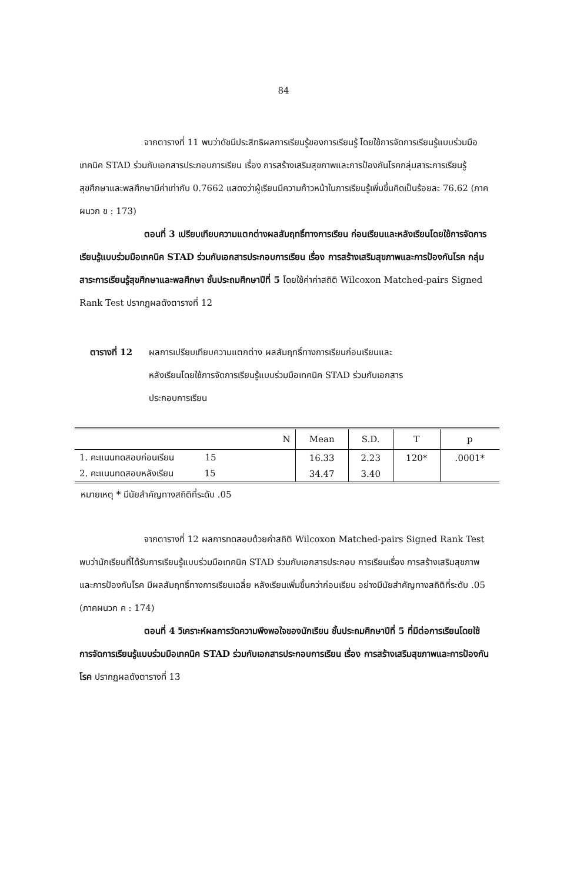84
จากตารางที่ 11 พบว่าดัชนีประสิทธิผลการเรียนรู้ของการเรียนรู้ โดยใช้การจัดการเรียนรู้แบบร่วมมือเทคนิค STAD ร่วมกับเอกสารประกอบการเรียน เรื่อง การสร้างเสริมสุขภาพและการป้องกันโรคกลุ่มสาระการเรียนรู้สุขศึกษาและพลศึกษามีค่าเท่ากับ 0.7662 แสดงว่าผู้เรียนมีความก้าวหน้าในการเรียนรู้เพิ่มขึ้นคิดเป็นร้อยละ 76.62 (ภาคผนวก ข : 173)
ตอนที่ 3 เปรียบเทียบความแตกต่างผลสัมฤทธิ์ทางการเรียน ก่อนเรียนและหลังเรียนโดยใช้การจัดการเรียนรู้แบบร่วมมือเทคนิค STAD ร่วมกับเอกสารประกอบการเรียน เรื่อง การสร้างเสริมสุขภาพและการป้องกันโรค กลุ่มสาระการเรียนรู้สุขศึกษาและพลศึกษา ชั้นประถมศึกษาปีที่ 5 โดยใช้ค่าค่าสถิติ Wilcoxon Matched-pairs Signed Rank Test ปรากฏผลดังตารางที่ 12
ตารางที่ 12 ผลการเปรียบเทียบความแตกต่าง ผลสัมฤทธิ์ทางการเรียนก่อนเรียนและ
หลังเรียนโดยใช้การจัดการเรียนรู้แบบร่วมมือเทคนิค STAD ร่วมกับเอกสาร
ประกอบการเรียน
| N | Mean | S.D. | T | p |
| --- | --- | --- | --- | --- |
| 1. คะแนนทดสอบก่อนเรียน 15 | 16.33 | 2.23 | 120* | .0001* |
| 2. คะแนนทดสอบหลังเรียน 15 | 34.47 | 3.40 | | |
หมายเหตุ * มีนัยสำคัญทางสถิติที่ระดับ .05
จากตารางที่ 12 ผลการทดสอบด้วยค่าสถิติ Wilcoxon Matched-pairs Signed Rank Test พบว่านักเรียนที่ได้รับการเรียนรู้แบบร่วมมือเทคนิค STAD ร่วมกับเอกสารประกอบ การเรียนเรื่อง การสร้างเสริมสุขภาพและการป้องกันโรค มีผลสัมฤทธิ์ทางการเรียนเฉลี่ย หลังเรียนเพิ่มขึ้นกว่าก่อนเรียน อย่างมีนัยสำคัญทางสถิติที่ระดับ .05 (ภาคผนวก ค : 174)
ตอนที่ 4 วิเคราะห์ผลการวัดความพึงพอใจของนักเรียน ชั้นประถมศึกษาปีที่ 5 ที่มีต่อการเรียนโดยใช้การจัดการเรียนรู้แบบร่วมมือเทคนิค STAD ร่วมกับเอกสารประกอบการเรียน เรื่อง การสร้างเสริมสุขภาพและการป้องกันโรค ปรากฏผลดังตารางที่ 13